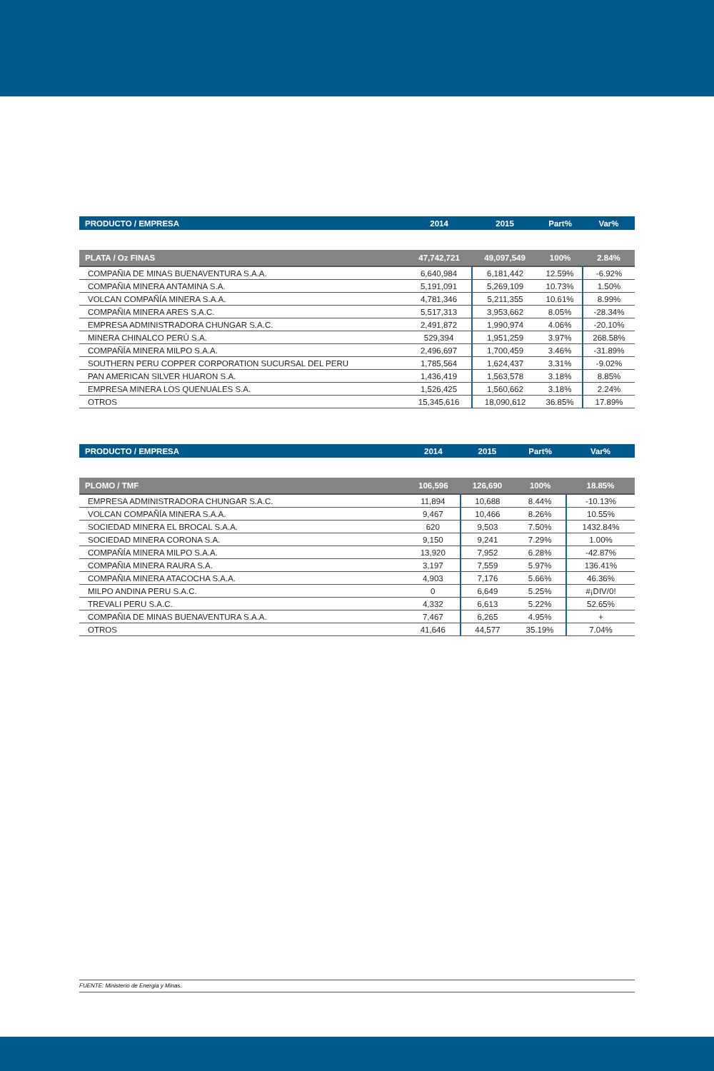| PRODUCTO / EMPRESA | 2014 | 2015 | Part% | Var% |
| --- | --- | --- | --- | --- |
| PLATA / Oz FINAS | 47,742,721 | 49,097,549 | 100% | 2.84% |
| COMPAÑIA DE MINAS BUENAVENTURA S.A.A. | 6,640,984 | 6,181,442 | 12.59% | -6.92% |
| COMPAÑIA MINERA ANTAMINA S.A. | 5,191,091 | 5,269,109 | 10.73% | 1.50% |
| VOLCAN COMPAÑÍA MINERA S.A.A. | 4,781,346 | 5,211,355 | 10.61% | 8.99% |
| COMPAÑIA MINERA ARES S.A.C. | 5,517,313 | 3,953,662 | 8.05% | -28.34% |
| EMPRESA ADMINISTRADORA CHUNGAR S.A.C. | 2,491,872 | 1,990,974 | 4.06% | -20.10% |
| MINERA CHINALCO PERÚ S.A. | 529,394 | 1,951,259 | 3.97% | 268.58% |
| COMPAÑÍA MINERA MILPO S.A.A. | 2,496,697 | 1,700,459 | 3.46% | -31.89% |
| SOUTHERN PERU COPPER CORPORATION SUCURSAL DEL PERU | 1,785,564 | 1,624,437 | 3.31% | -9.02% |
| PAN AMERICAN SILVER HUARON S.A. | 1,436,419 | 1,563,578 | 3.18% | 8.85% |
| EMPRESA MINERA LOS QUENUALES S.A. | 1,526,425 | 1,560,662 | 3.18% | 2.24% |
| OTROS | 15,345,616 | 18,090,612 | 36.85% | 17.89% |
| PRODUCTO / EMPRESA | 2014 | 2015 | Part% | Var% |
| --- | --- | --- | --- | --- |
| PLOMO / TMF | 106,596 | 126,690 | 100% | 18.85% |
| EMPRESA ADMINISTRADORA CHUNGAR S.A.C. | 11,894 | 10,688 | 8.44% | -10.13% |
| VOLCAN COMPAÑÍA MINERA S.A.A. | 9,467 | 10,466 | 8.26% | 10.55% |
| SOCIEDAD MINERA EL BROCAL S.A.A. | 620 | 9,503 | 7.50% | 1432.84% |
| SOCIEDAD MINERA CORONA S.A. | 9,150 | 9,241 | 7.29% | 1.00% |
| COMPAÑÍA MINERA MILPO S.A.A. | 13,920 | 7,952 | 6.28% | -42.87% |
| COMPAÑIA MINERA RAURA S.A. | 3,197 | 7,559 | 5.97% | 136.41% |
| COMPAÑIA MINERA ATACOCHA S.A.A. | 4,903 | 7,176 | 5.66% | 46.36% |
| MILPO ANDINA PERU S.A.C. | 0 | 6,649 | 5.25% | #¡DIV/0! |
| TREVALI PERU S.A.C. | 4,332 | 6,613 | 5.22% | 52.65% |
| COMPAÑIA DE MINAS BUENAVENTURA S.A.A. | 7,467 | 6,265 | 4.95% | + |
| OTROS | 41,646 | 44,577 | 35.19% | 7.04% |
FUENTE: Ministerio de Energia y Minas.